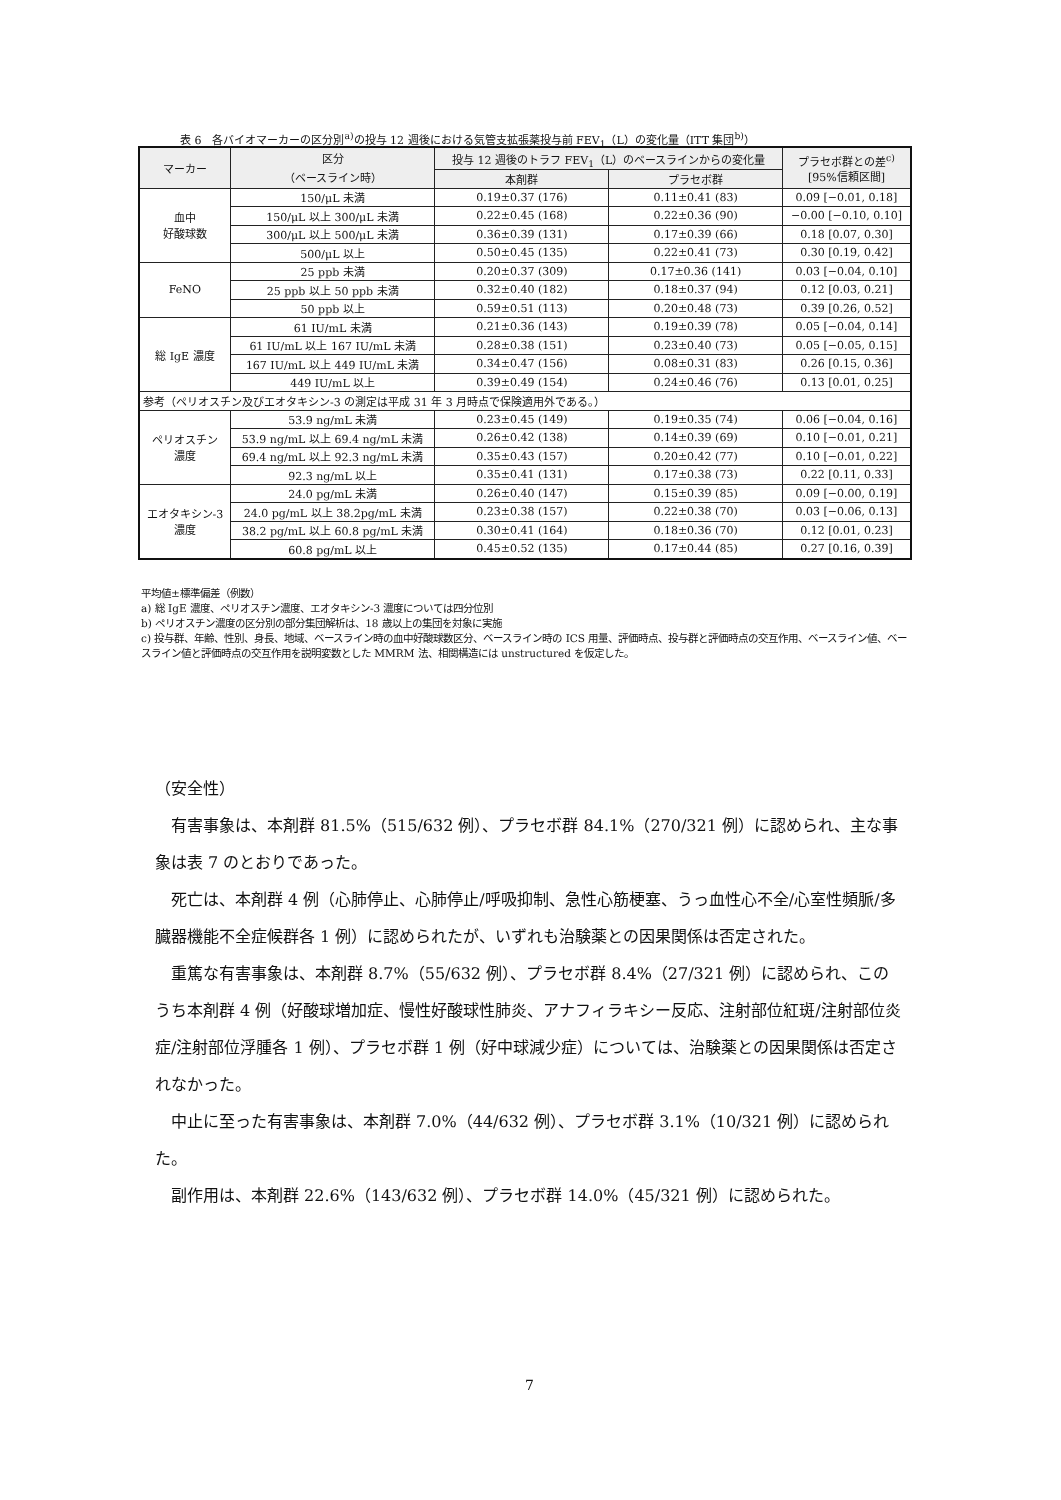表 6　各バイオマーカーの区分別<sup>a)</sup>の投与 12 週後における気管支拡張薬投与前 FEV<sub>1</sub>（L）の変化量（ITT 集団<sup>b)</sup>）
| マーカー | 区分 （ベースライン時） | 投与 12 週後のトラフ FEV<sub>1</sub>（L）のベースラインからの変化量 | | プラセボ群との差<sup>c)</sup> [95%信頼区間] |
| --- | --- | --- | --- | --- |
| | | 本剤群 | プラセボ群 | |
| 血中 好酸球数 | 150/μL 未満 | 0.19±0.37 (176) | 0.11±0.41 (83) | 0.09 [−0.01, 0.18] |
| | 150/μL 以上 300/μL 未満 | 0.22±0.45 (168) | 0.22±0.36 (90) | −0.00 [−0.10, 0.10] |
| | 300/μL 以上 500/μL 未満 | 0.36±0.39 (131) | 0.17±0.39 (66) | 0.18 [0.07, 0.30] |
| | 500/μL 以上 | 0.50±0.45 (135) | 0.22±0.41 (73) | 0.30 [0.19, 0.42] |
| FeNO | 25 ppb 未満 | 0.20±0.37 (309) | 0.17±0.36 (141) | 0.03 [−0.04, 0.10] |
| | 25 ppb 以上 50 ppb 未満 | 0.32±0.40 (182) | 0.18±0.37 (94) | 0.12 [0.03, 0.21] |
| | 50 ppb 以上 | 0.59±0.51 (113) | 0.20±0.48 (73) | 0.39 [0.26, 0.52] |
| 総 IgE 濃度 | 61 IU/mL 未満 | 0.21±0.36 (143) | 0.19±0.39 (78) | 0.05 [−0.04, 0.14] |
| | 61 IU/mL 以上 167 IU/mL 未満 | 0.28±0.38 (151) | 0.23±0.40 (73) | 0.05 [−0.05, 0.15] |
| | 167 IU/mL 以上 449 IU/mL 未満 | 0.34±0.47 (156) | 0.08±0.31 (83) | 0.26 [0.15, 0.36] |
| | 449 IU/mL 以上 | 0.39±0.49 (154) | 0.24±0.46 (76) | 0.13 [0.01, 0.25] |
| 参考（ペリオスチン及びエオタキシン-3 の測定は平成 31 年 3 月時点で保険適用外である。） | | | | |
| ペリオスチン 濃度 | 53.9 ng/mL 未満 | 0.23±0.45 (149) | 0.19±0.35 (74) | 0.06 [−0.04, 0.16] |
| | 53.9 ng/mL 以上 69.4 ng/mL 未満 | 0.26±0.42 (138) | 0.14±0.39 (69) | 0.10 [−0.01, 0.21] |
| | 69.4 ng/mL 以上 92.3 ng/mL 未満 | 0.35±0.43 (157) | 0.20±0.42 (77) | 0.10 [−0.01, 0.22] |
| | 92.3 ng/mL 以上 | 0.35±0.41 (131) | 0.17±0.38 (73) | 0.22 [0.11, 0.33] |
| エオタキシン-3 濃度 | 24.0 pg/mL 未満 | 0.26±0.40 (147) | 0.15±0.39 (85) | 0.09 [−0.00, 0.19] |
| | 24.0 pg/mL 以上 38.2pg/mL 未満 | 0.23±0.38 (157) | 0.22±0.38 (70) | 0.03 [−0.06, 0.13] |
| | 38.2 pg/mL 以上 60.8 pg/mL 未満 | 0.30±0.41 (164) | 0.18±0.36 (70) | 0.12 [0.01, 0.23] |
| | 60.8 pg/mL 以上 | 0.45±0.52 (135) | 0.17±0.44 (85) | 0.27 [0.16, 0.39] |
平均値±標準偏差（例数）
a) 総 IgE 濃度、ペリオスチン濃度、エオタキシン-3 濃度については四分位別
b) ペリオスチン濃度の区分別の部分集団解析は、18 歳以上の集団を対象に実施
c) 投与群、年齢、性別、身長、地域、ベースライン時の血中好酸球数区分、ベースライン時の ICS 用量、評価時点、投与群と評価時点の交互作用、ベースライン値、ベースライン値と評価時点の交互作用を説明変数とした MMRM 法、相関構造には unstructured を仮定した。
（安全性）
有害事象は、本剤群 81.5%（515/632 例）、プラセボ群 84.1%（270/321 例）に認められ、主な事象は表 7 のとおりであった。
死亡は、本剤群 4 例（心肺停止、心肺停止/呼吸抑制、急性心筋梗塞、うっ血性心不全/心室性頻脈/多臓器機能不全症候群各 1 例）に認められたが、いずれも治験薬との因果関係は否定された。
重篤な有害事象は、本剤群 8.7%（55/632 例）、プラセボ群 8.4%（27/321 例）に認められ、このうち本剤群 4 例（好酸球増加症、慢性好酸球性肺炎、アナフィラキシー反応、注射部位紅斑/注射部位炎症/注射部位浮腫各 1 例）、プラセボ群 1 例（好中球減少症）については、治験薬との因果関係は否定されなかった。
中止に至った有害事象は、本剤群 7.0%（44/632 例）、プラセボ群 3.1%（10/321 例）に認められた。
副作用は、本剤群 22.6%（143/632 例）、プラセボ群 14.0%（45/321 例）に認められた。
7